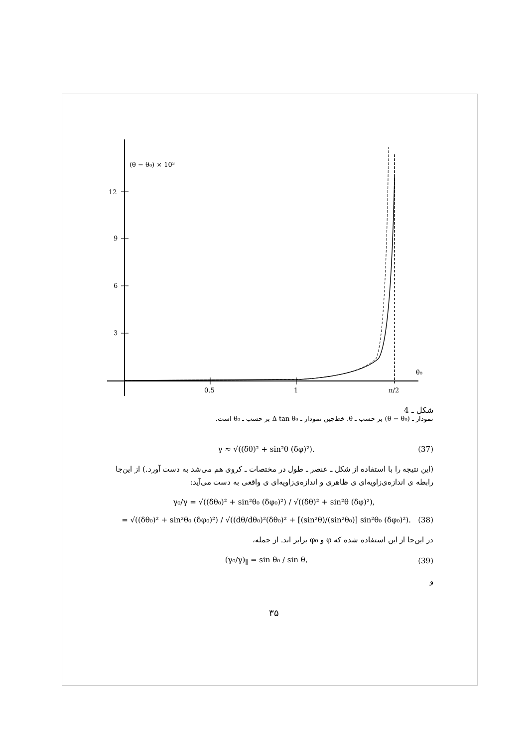(θ − θ₀) × 10³
12
9
6
3
0.5
1
π/2
θ₀
شکل ـ 4
نمودار ـ (θ − θ₀) بر حسب ـ θ. خط‌چین نمودار ـ Δ tan θ₀ بر حسب ـ θ₀ است.
γ ≈ √((δθ)² + sin²θ (δφ)²). (37)
(این نتیجه را با استفاده از شکل ـ عنصر ـ طول در مختصات ـ کروی هم می‌شد به دست آورد.) از این‌جا رابطه ی اندازه‌ی‌زاویه‌ای ی ظاهری و اندازه‌ی‌زاویه‌ای ی واقعی به دست می‌آید:
γ₀/γ = √((δθ₀)² + sin²θ₀ (δφ₀)²) / √((δθ)² + sin²θ (δφ)²),
= √((δθ₀)² + sin²θ₀ (δφ₀)²) / √((dθ/dθ₀)²(δθ₀)² + [(sin²θ)/(sin²θ₀)] sin²θ₀ (δφ₀)²). (38)
در این‌جا از این استفاده شده که φ و φ₀ برابر اند. از جمله،
(γ₀/γ)<sub>∥</sub> = sin θ₀ / sin θ, (39)
و
۳۵